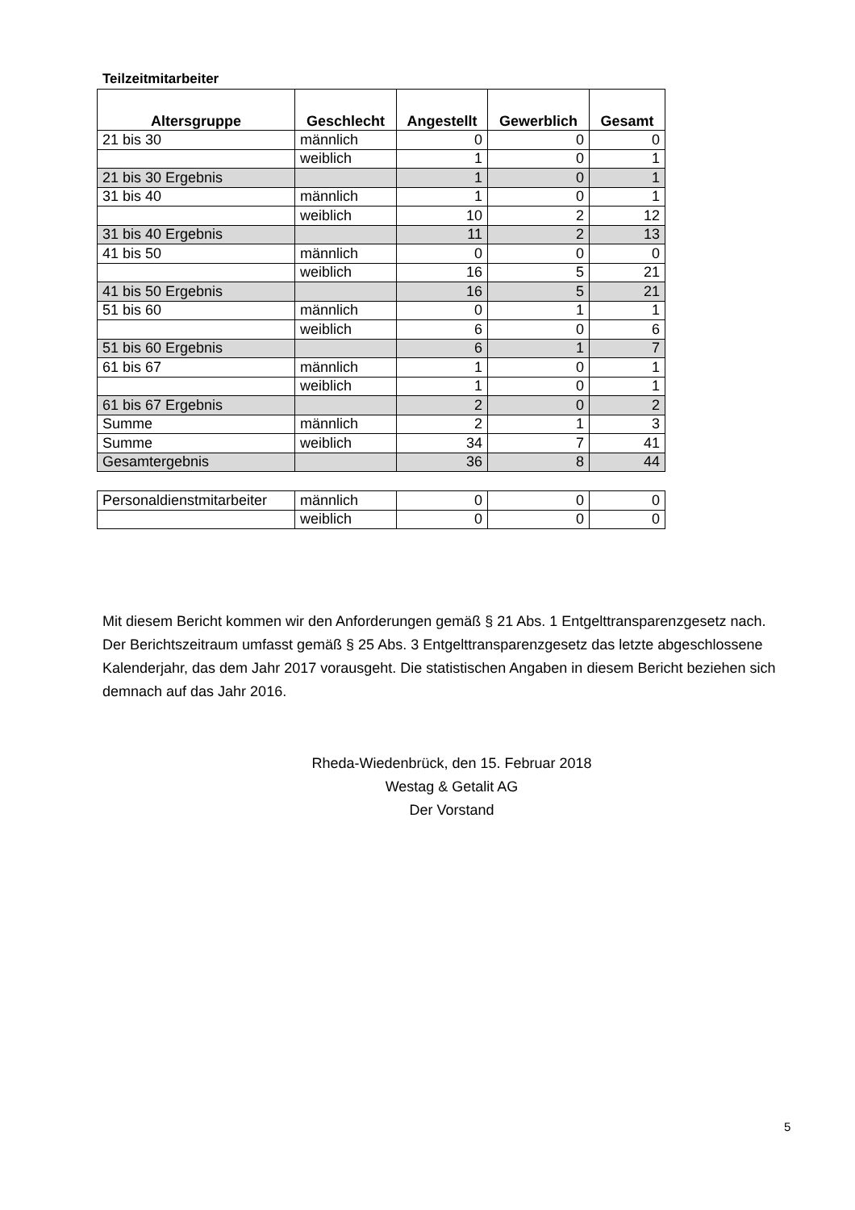Teilzeitmitarbeiter
| Altersgruppe | Geschlecht | Angestellt | Gewerblich | Gesamt |
| --- | --- | --- | --- | --- |
| 21 bis 30 | männlich | 0 | 0 | 0 |
| | weiblich | 1 | 0 | 1 |
| 21 bis 30 Ergebnis | | 1 | 0 | 1 |
| 31 bis 40 | männlich | 1 | 0 | 1 |
| | weiblich | 10 | 2 | 12 |
| 31 bis 40 Ergebnis | | 11 | 2 | 13 |
| 41 bis 50 | männlich | 0 | 0 | 0 |
| | weiblich | 16 | 5 | 21 |
| 41 bis 50 Ergebnis | | 16 | 5 | 21 |
| 51 bis 60 | männlich | 0 | 1 | 1 |
| | weiblich | 6 | 0 | 6 |
| 51 bis 60 Ergebnis | | 6 | 1 | 7 |
| 61 bis 67 | männlich | 1 | 0 | 1 |
| | weiblich | 1 | 0 | 1 |
| 61 bis 67 Ergebnis | | 2 | 0 | 2 |
| Summe | männlich | 2 | 1 | 3 |
| Summe | weiblich | 34 | 7 | 41 |
| Gesamtergebnis | | 36 | 8 | 44 |
| Personaldienstmitarbeiter | männlich | 0 | 0 | 0 |
| | weiblich | 0 | 0 | 0 |
Mit diesem Bericht kommen wir den Anforderungen gemäß § 21 Abs. 1 Entgelttransparenzgesetz nach. Der Berichtszeitraum umfasst gemäß § 25 Abs. 3 Entgelttransparenzgesetz das letzte abgeschlossene Kalenderjahr, das dem Jahr 2017 vorausgeht. Die statistischen Angaben in diesem Bericht beziehen sich demnach auf das Jahr 2016.
Rheda-Wiedenbrück, den 15. Februar 2018
Westag & Getalit AG
Der Vorstand
5